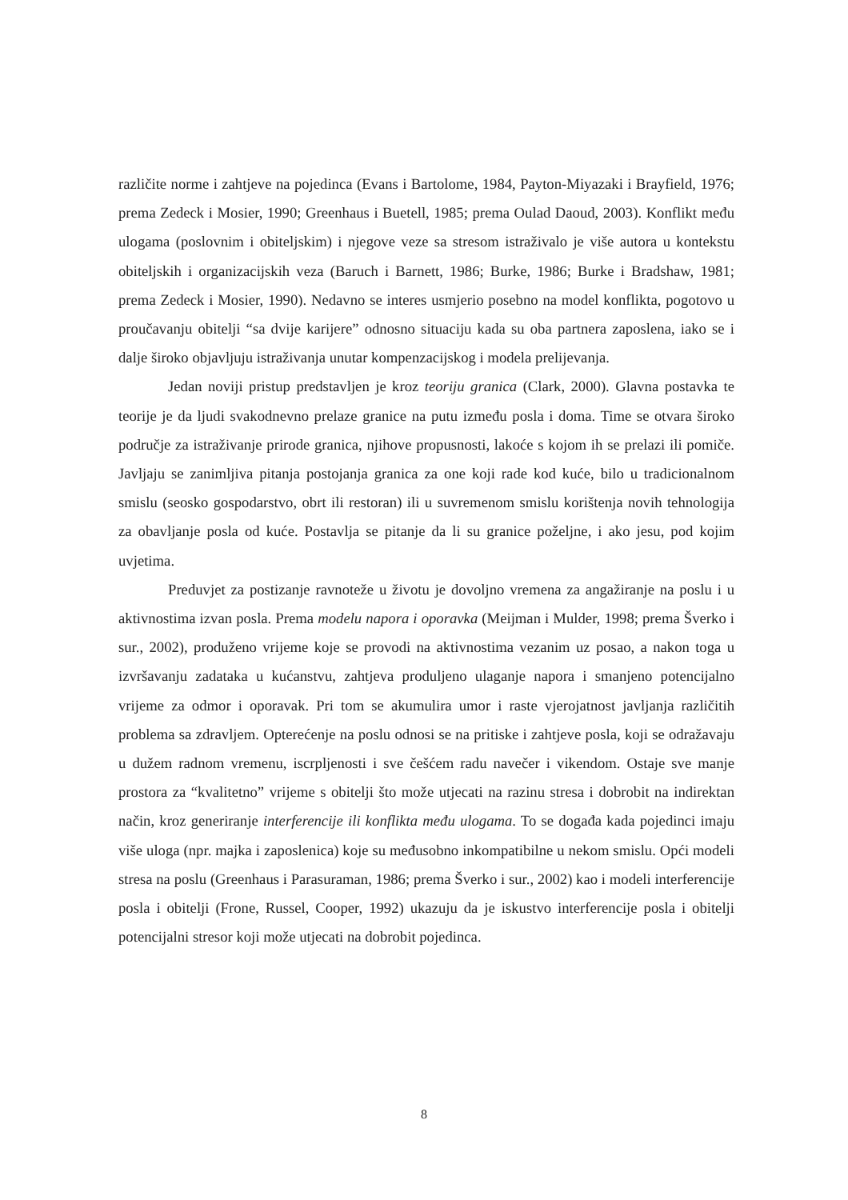različite norme i zahtjeve na pojedinca (Evans i Bartolome, 1984, Payton-Miyazaki i Brayfield, 1976; prema Zedeck i Mosier, 1990; Greenhaus i Buetell, 1985; prema Oulad Daoud, 2003). Konflikt među ulogama (poslovnim i obiteljskim) i njegove veze sa stresom istraživalo je više autora u kontekstu obiteljskih i organizacijskih veza (Baruch i Barnett, 1986; Burke, 1986; Burke i Bradshaw, 1981; prema Zedeck i Mosier, 1990). Nedavno se interes usmjerio posebno na model konflikta, pogotovo u proučavanju obitelji “sa dvije karijere” odnosno situaciju kada su oba partnera zaposlena, iako se i dalje široko objavljuju istraživanja unutar kompenzacijskog i modela prelijevanja.
Jedan noviji pristup predstavljen je kroz teoriju granica (Clark, 2000). Glavna postavka te teorije je da ljudi svakodnevno prelaze granice na putu između posla i doma. Time se otvara široko područje za istraživanje prirode granica, njihove propusnosti, lakoće s kojom ih se prelazi ili pomiče. Javljaju se zanimljiva pitanja postojanja granica za one koji rade kod kuće, bilo u tradicionalnom smislu (seosko gospodarstvo, obrt ili restoran) ili u suvremenom smislu korištenja novih tehnologija za obavljanje posla od kuće. Postavlja se pitanje da li su granice poželjne, i ako jesu, pod kojim uvjetima.
Preduvjet za postizanje ravnoteže u životu je dovoljno vremena za angažiranje na poslu i u aktivnostima izvan posla. Prema modelu napora i oporavka (Meijman i Mulder, 1998; prema Šverko i sur., 2002), produženo vrijeme koje se provodi na aktivnostima vezanim uz posao, a nakon toga u izvršavanju zadataka u kućanstvu, zahtjeva produljeno ulaganje napora i smanjeno potencijalno vrijeme za odmor i oporavak. Pri tom se akumulira umor i raste vjerojatnost javljanja različitih problema sa zdravljem. Opterećenje na poslu odnosi se na pritiske i zahtjeve posla, koji se odražavaju u dužem radnom vremenu, iscrpljenosti i sve češćem radu navečer i vikendom. Ostaje sve manje prostora za “kvalitetno” vrijeme s obitelji što može utjecati na razinu stresa i dobrobit na indirektan način, kroz generiranje interferencije ili konflikta među ulogama. To se događa kada pojedinci imaju više uloga (npr. majka i zaposlenica) koje su međusobno inkompatibilne u nekom smislu. Opći modeli stresa na poslu (Greenhaus i Parasuraman, 1986; prema Šverko i sur., 2002) kao i modeli interferencije posla i obitelji (Frone, Russel, Cooper, 1992) ukazuju da je iskustvo interferencije posla i obitelji potencijalni stresor koji može utjecati na dobrobit pojedinca.
8